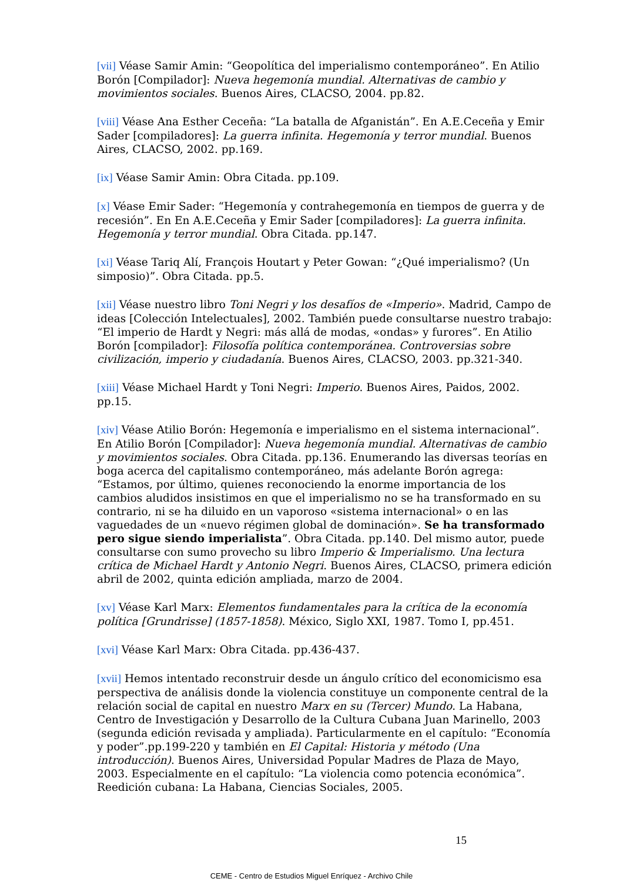[vii] Véase Samir Amin: “Geopolítica del imperialismo contemporáneo”. En Atilio Borón [Compilador]: Nueva hegemonía mundial. Alternativas de cambio y movimientos sociales. Buenos Aires, CLACSO, 2004. pp.82.
[viii] Véase Ana Esther Ceceña: “La batalla de Afganistán”. En A.E.Ceceña y Emir Sader [compiladores]: La guerra infinita. Hegemonía y terror mundial. Buenos Aires, CLACSO, 2002. pp.169.
[ix] Véase Samir Amin: Obra Citada. pp.109.
[x] Véase Emir Sader: “Hegemonía y contrahegemonía en tiempos de guerra y de recesión”. En En A.E.Ceceña y Emir Sader [compiladores]: La guerra infinita. Hegemonía y terror mundial. Obra Citada. pp.147.
[xi] Véase Tariq Alí, François Houtart y Peter Gowan: “¿Qué imperialismo? (Un simposio)”. Obra Citada. pp.5.
[xii] Véase nuestro libro Toni Negri y los desafíos de «Imperio». Madrid, Campo de ideas [Colección Intelectuales], 2002. También puede consultarse nuestro trabajo: “El imperio de Hardt y Negri: más allá de modas, «ondas» y furores”. En Atilio Borón [compilador]: Filosofía política contemporánea. Controversias sobre civilización, imperio y ciudadanía. Buenos Aires, CLACSO, 2003. pp.321-340.
[xiii] Véase Michael Hardt y Toni Negri: Imperio. Buenos Aires, Paidos, 2002. pp.15.
[xiv] Véase Atilio Borón: Hegemonía e imperialismo en el sistema internacional”. En Atilio Borón [Compilador]: Nueva hegemonía mundial. Alternativas de cambio y movimientos sociales. Obra Citada. pp.136. Enumerando las diversas teorías en boga acerca del capitalismo contemporáneo, más adelante Borón agrega: “Estamos, por último, quienes reconociendo la enorme importancia de los cambios aludidos insistimos en que el imperialismo no se ha transformado en su contrario, ni se ha diluido en un vaporoso «sistema internacional» o en las vaguedades de un «nuevo régimen global de dominación». Se ha transformado pero sigue siendo imperialista”. Obra Citada. pp.140. Del mismo autor, puede consultarse con sumo provecho su libro Imperio & Imperialismo. Una lectura crítica de Michael Hardt y Antonio Negri. Buenos Aires, CLACSO, primera edición abril de 2002, quinta edición ampliada, marzo de 2004.
[xv] Véase Karl Marx: Elementos fundamentales para la crítica de la economía política [Grundrisse] (1857-1858). México, Siglo XXI, 1987. Tomo I, pp.451.
[xvi] Véase Karl Marx: Obra Citada. pp.436-437.
[xvii] Hemos intentado reconstruir desde un ángulo crítico del economicismo esa perspectiva de análisis donde la violencia constituye un componente central de la relación social de capital en nuestro Marx en su (Tercer) Mundo. La Habana, Centro de Investigación y Desarrollo de la Cultura Cubana Juan Marinello, 2003 (segunda edición revisada y ampliada). Particularmente en el capítulo: “Economía y poder”.pp.199-220 y también en El Capital: Historia y método (Una introducción). Buenos Aires, Universidad Popular Madres de Plaza de Mayo, 2003. Especialmente en el capítulo: “La violencia como potencia económica”. Reedición cubana: La Habana, Ciencias Sociales, 2005.
15
CEME - Centro de Estudios Miguel Enríquez - Archivo Chile